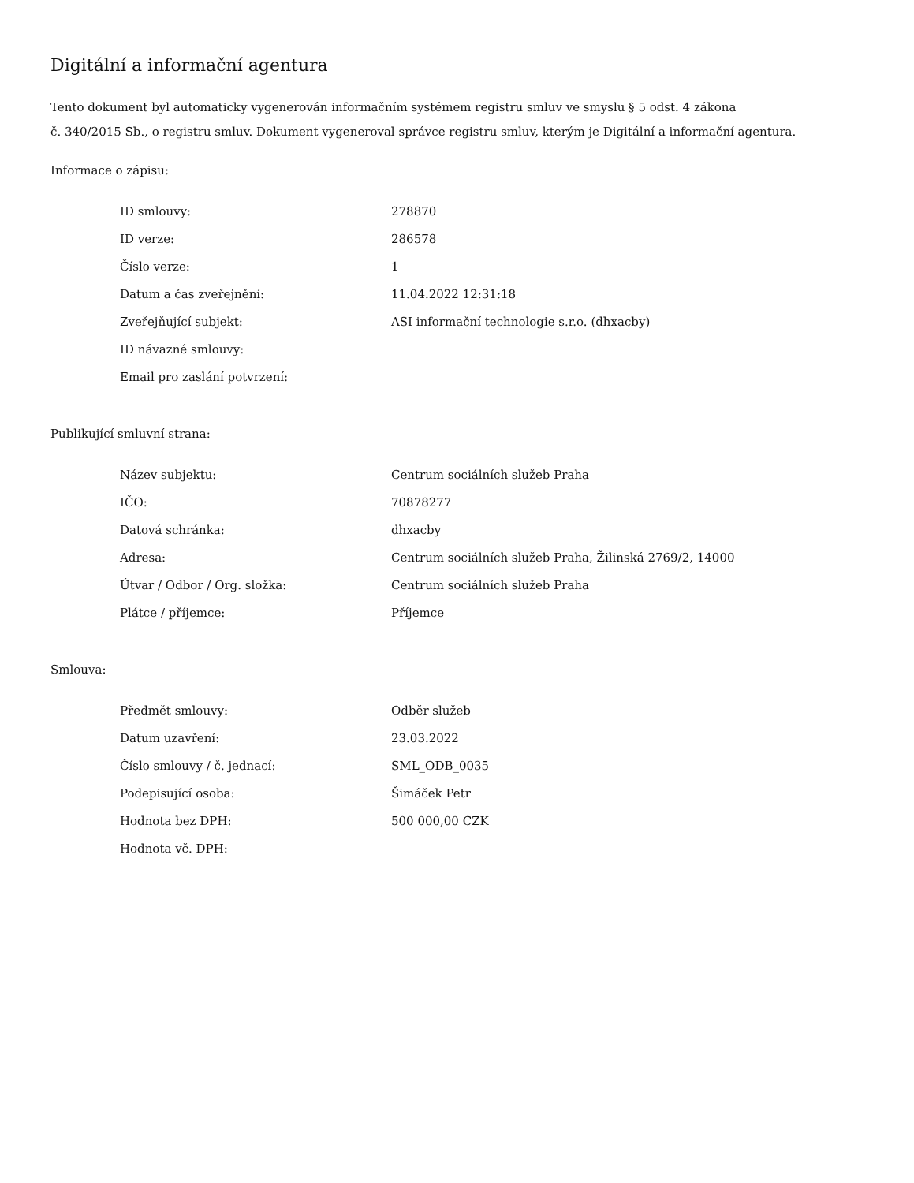Digitální a informační agentura
Tento dokument byl automaticky vygenerován informačním systémem registru smluv ve smyslu § 5 odst. 4 zákona
č. 340/2015 Sb., o registru smluv. Dokument vygeneroval správce registru smluv, kterým je Digitální a informační agentura.
Informace o zápisu:
| ID smlouvy: | 278870 |
| ID verze: | 286578 |
| Číslo verze: | 1 |
| Datum a čas zveřejnění: | 11.04.2022 12:31:18 |
| Zveřejňující subjekt: | ASI informační technologie s.r.o. (dhxacby) |
| ID návazné smlouvy: | |
| Email pro zaslání potvrzení: | |
Publikující smluvní strana:
| Název subjektu: | Centrum sociálních služeb Praha |
| IČO: | 70878277 |
| Datová schránka: | dhxacby |
| Adresa: | Centrum sociálních služeb Praha, Žilinská 2769/2, 14000 |
| Útvar / Odbor / Org. složka: | Centrum sociálních služeb Praha |
| Plátce / příjemce: | Příjemce |
Smlouva:
| Předmět smlouvy: | Odběr služeb |
| Datum uzavření: | 23.03.2022 |
| Číslo smlouvy / č. jednací: | SML_ODB_0035 |
| Podepisující osoba: | Šimáček Petr |
| Hodnota bez DPH: | 500 000,00 CZK |
| Hodnota vč. DPH: | |